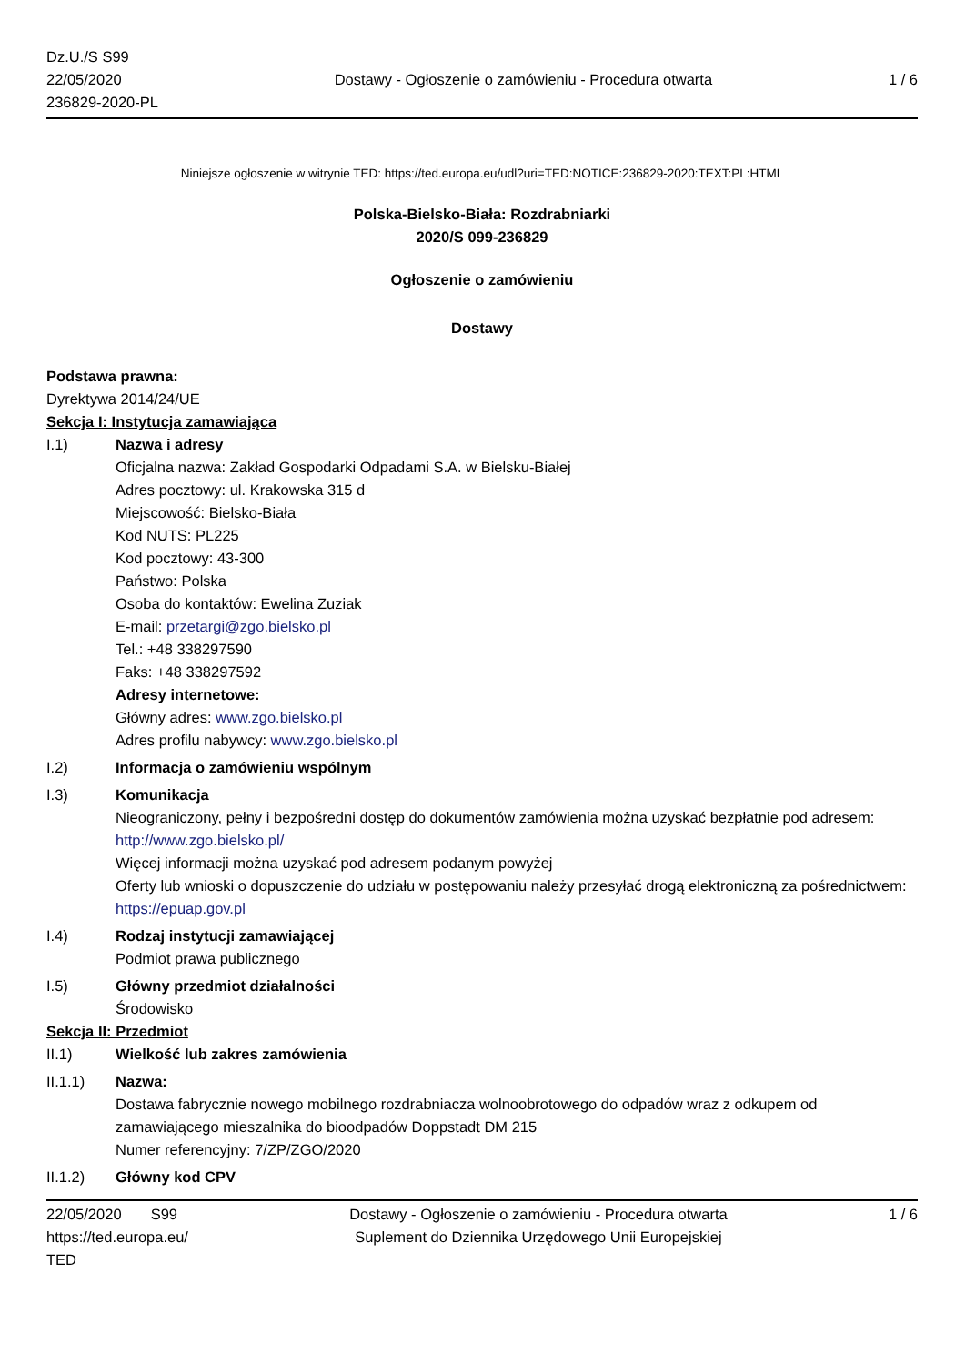Dz.U./S S99
22/05/2020
236829-2020-PL
Dostawy - Ogłoszenie o zamówieniu - Procedura otwarta
1 / 6
Niniejsze ogłoszenie w witrynie TED: https://ted.europa.eu/udl?uri=TED:NOTICE:236829-2020:TEXT:PL:HTML
Polska-Bielsko-Biała: Rozdrabniarki
2020/S 099-236829
Ogłoszenie o zamówieniu
Dostawy
Podstawa prawna:
Dyrektywa 2014/24/UE
Sekcja I: Instytucja zamawiająca
I.1) Nazwa i adresy
Oficjalna nazwa: Zakład Gospodarki Odpadami S.A. w Bielsku-Białej
Adres pocztowy: ul. Krakowska 315 d
Miejscowość: Bielsko-Biała
Kod NUTS: PL225
Kod pocztowy: 43-300
Państwo: Polska
Osoba do kontaktów: Ewelina Zuziak
E-mail: przetargi@zgo.bielsko.pl
Tel.: +48 338297590
Faks: +48 338297592
Adresy internetowe:
Główny adres: www.zgo.bielsko.pl
Adres profilu nabywcy: www.zgo.bielsko.pl
I.2) Informacja o zamówieniu wspólnym
I.3) Komunikacja
Nieograniczony, pełny i bezpośredni dostęp do dokumentów zamówienia można uzyskać bezpłatnie pod adresem: http://www.zgo.bielsko.pl/
Więcej informacji można uzyskać pod adresem podanym powyżej
Oferty lub wnioski o dopuszczenie do udziału w postępowaniu należy przesyłać drogą elektroniczną za pośrednictwem: https://epuap.gov.pl
I.4) Rodzaj instytucji zamawiającej
Podmiot prawa publicznego
I.5) Główny przedmiot działalności
Środowisko
Sekcja II: Przedmiot
II.1) Wielkość lub zakres zamówienia
II.1.1) Nazwa:
Dostawa fabrycznie nowego mobilnego rozdrabniacza wolnoobrotowego do odpadów wraz z odkupem od zamawiającego mieszalnika do bioodpadów Doppstadt DM 215
Numer referencyjny: 7/ZP/ZGO/2020
II.1.2) Główny kod CPV
22/05/2020 S99
https://ted.europa.eu/
TED
Dostawy - Ogłoszenie o zamówieniu - Procedura otwarta
Suplement do Dziennika Urzędowego Unii Europejskiej
1 / 6